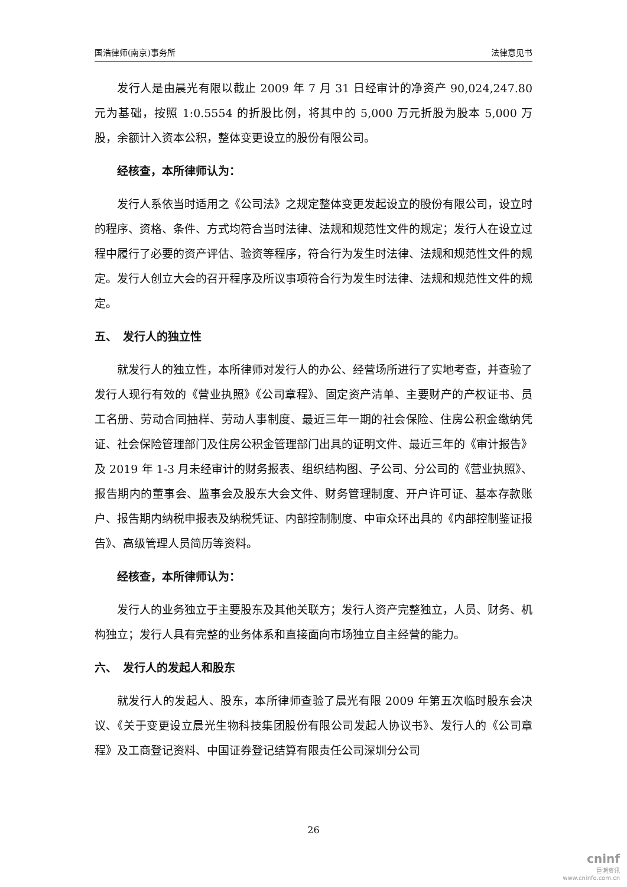国浩律师(南京)事务所 法律意见书
发行人是由晨光有限以截止 2009 年 7 月 31 日经审计的净资产 90,024,247.80 元为基础，按照 1:0.5554 的折股比例，将其中的 5,000 万元折股为股本 5,000 万股，余额计入资本公积，整体变更设立的股份有限公司。
经核查，本所律师认为：
发行人系依当时适用之《公司法》之规定整体变更发起设立的股份有限公司，设立时的程序、资格、条件、方式均符合当时法律、法规和规范性文件的规定；发行人在设立过程中履行了必要的资产评估、验资等程序，符合行为发生时法律、法规和规范性文件的规定。发行人创立大会的召开程序及所议事项符合行为发生时法律、法规和规范性文件的规定。
五、　发行人的独立性
就发行人的独立性，本所律师对发行人的办公、经营场所进行了实地考查，并查验了发行人现行有效的《营业执照》《公司章程》、固定资产清单、主要财产的产权证书、员工名册、劳动合同抽样、劳动人事制度、最近三年一期的社会保险、住房公积金缴纳凭证、社会保险管理部门及住房公积金管理部门出具的证明文件、最近三年的《审计报告》及 2019 年 1-3 月未经审计的财务报表、组织结构图、子公司、分公司的《营业执照》、报告期内的董事会、监事会及股东大会文件、财务管理制度、开户许可证、基本存款账户、报告期内纳税申报表及纳税凭证、内部控制制度、中审众环出具的《内部控制鉴证报告》、高级管理人员简历等资料。
经核查，本所律师认为：
发行人的业务独立于主要股东及其他关联方；发行人资产完整独立，人员、财务、机构独立；发行人具有完整的业务体系和直接面向市场独立自主经营的能力。
六、　发行人的发起人和股东
就发行人的发起人、股东，本所律师查验了晨光有限 2009 年第五次临时股东会决议、《关于变更设立晨光生物科技集团股份有限公司发起人协议书》、发行人的《公司章程》及工商登记资料、中国证券登记结算有限责任公司深圳分公司
26
cninf
巨潮资讯
www.cninfo.com.cn